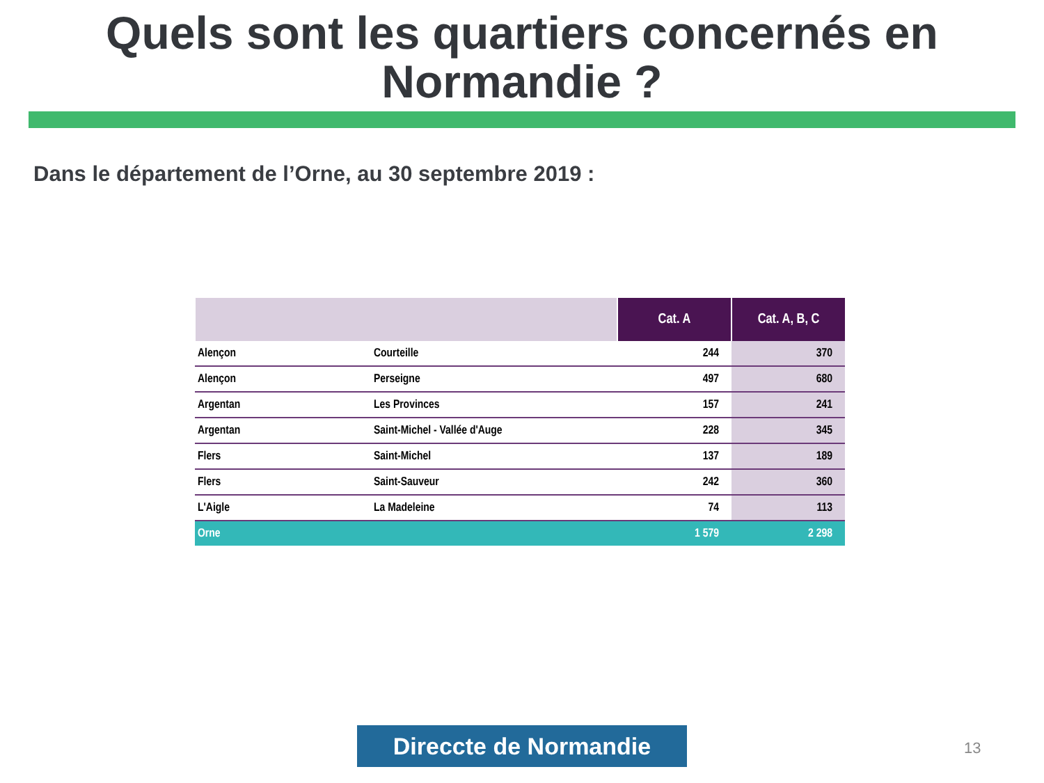Quels sont les quartiers concernés en
Normandie ?
Dans le département de l’Orne, au 30 septembre 2019 :
| | | Cat. A | Cat. A, B, C |
| --- | --- | --- | --- |
| Alençon | Courteille | 244 | 370 |
| Alençon | Perseigne | 497 | 680 |
| Argentan | Les Provinces | 157 | 241 |
| Argentan | Saint-Michel - Vallée d'Auge | 228 | 345 |
| Flers | Saint-Michel | 137 | 189 |
| Flers | Saint-Sauveur | 242 | 360 |
| L'Aigle | La Madeleine | 74 | 113 |
| Orne | | 1 579 | 2 298 |
Direccte de Normandie 13